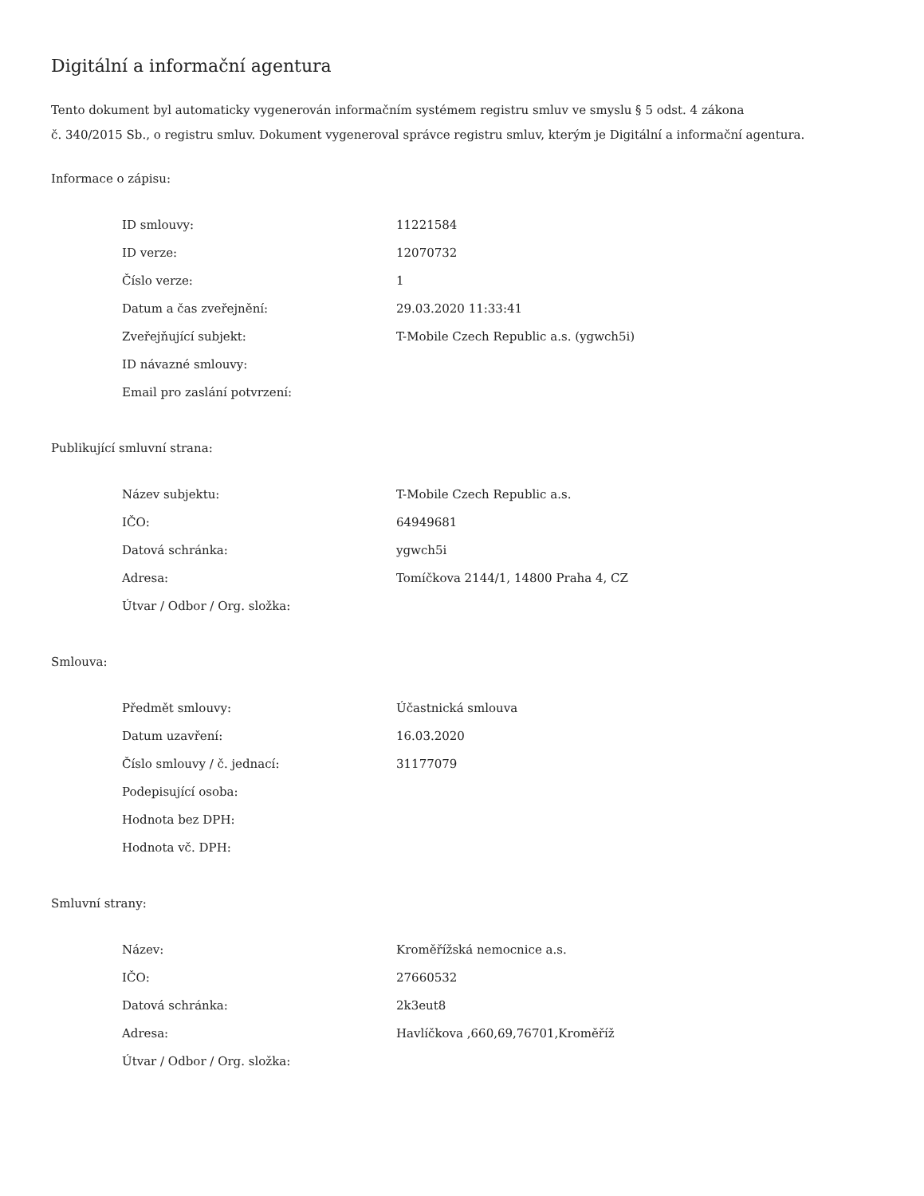Digitální a informační agentura
Tento dokument byl automaticky vygenerován informačním systémem registru smluv ve smyslu § 5 odst. 4 zákona
č. 340/2015 Sb., o registru smluv. Dokument vygeneroval správce registru smluv, kterým je Digitální a informační agentura.
Informace o zápisu:
| ID smlouvy: | 11221584 |
| ID verze: | 12070732 |
| Číslo verze: | 1 |
| Datum a čas zveřejnění: | 29.03.2020 11:33:41 |
| Zveřejňující subjekt: | T-Mobile Czech Republic a.s. (ygwch5i) |
| ID návazné smlouvy: | |
| Email pro zaslání potvrzení: | |
Publikující smluvní strana:
| Název subjektu: | T-Mobile Czech Republic a.s. |
| IČO: | 64949681 |
| Datová schránka: | ygwch5i |
| Adresa: | Tomíčkova 2144/1, 14800 Praha 4, CZ |
| Útvar / Odbor / Org. složka: | |
Smlouva:
| Předmět smlouvy: | Účastnická smlouva |
| Datum uzavření: | 16.03.2020 |
| Číslo smlouvy / č. jednací: | 31177079 |
| Podepisující osoba: | |
| Hodnota bez DPH: | |
| Hodnota vč. DPH: | |
Smluvní strany:
| Název: | Kroměřížská nemocnice a.s. |
| IČO: | 27660532 |
| Datová schránka: | 2k3eut8 |
| Adresa: | Havlíčkova ,660,69,76701,Kroměříž |
| Útvar / Odbor / Org. složka: | |